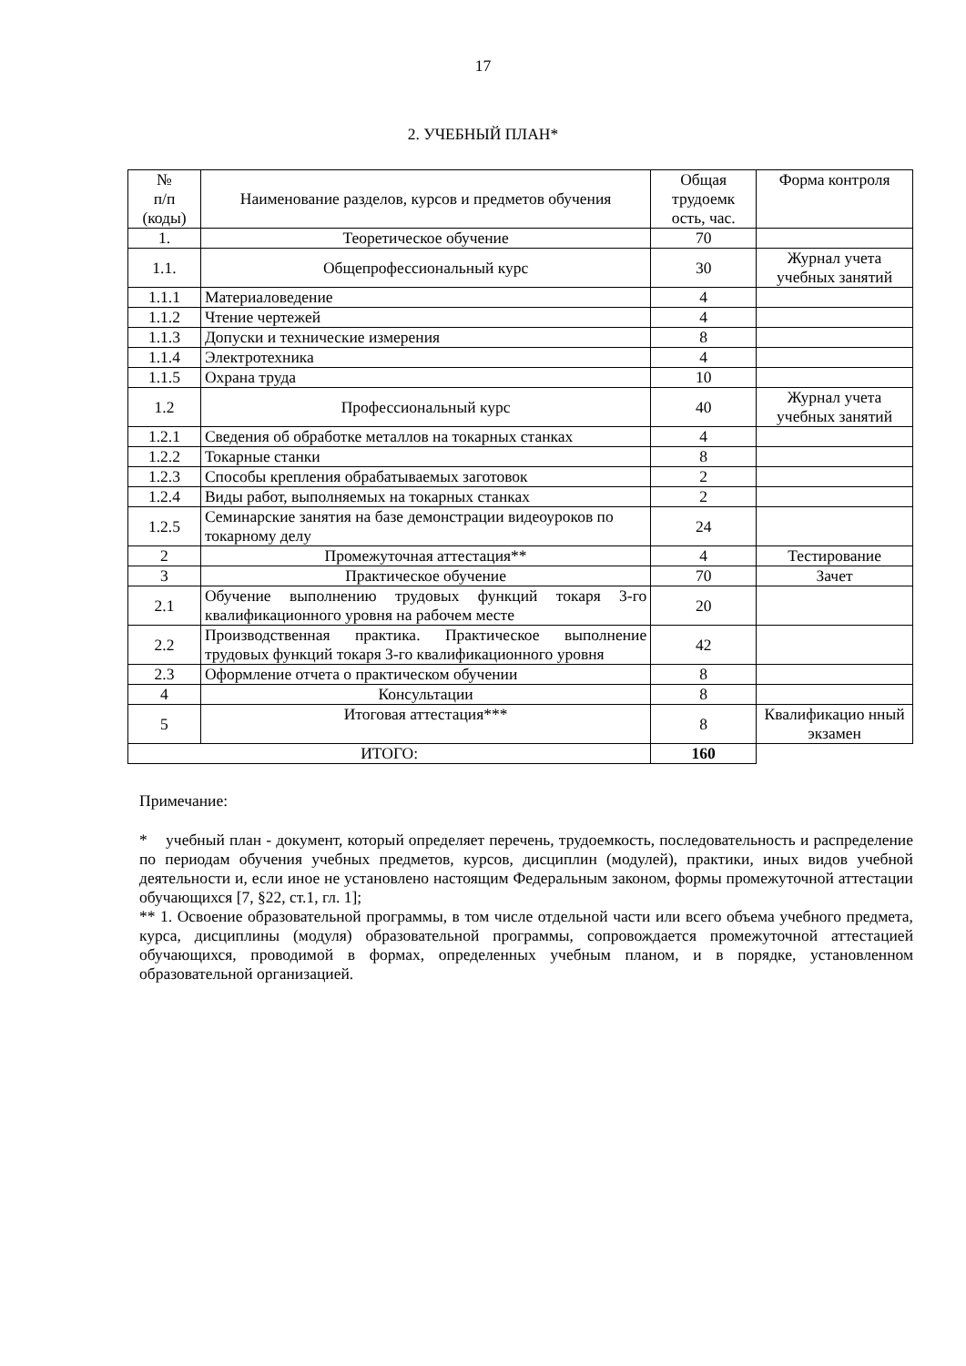17
2. УЧЕБНЫЙ ПЛАН*
| № п/п (коды) | Наименование разделов, курсов и предметов обучения | Общая трудоемк ость, час. | Форма контроля |
| --- | --- | --- | --- |
| 1. | Теоретическое обучение | 70 | |
| 1.1. | Общепрофессиональный курс | 30 | Журнал учета учебных занятий |
| 1.1.1 | Материаловедение | 4 | |
| 1.1.2 | Чтение чертежей | 4 | |
| 1.1.3 | Допуски и технические измерения | 8 | |
| 1.1.4 | Электротехника | 4 | |
| 1.1.5 | Охрана труда | 10 | |
| 1.2 | Профессиональный курс | 40 | Журнал учета учебных занятий |
| 1.2.1 | Сведения об обработке металлов на токарных станках | 4 | |
| 1.2.2 | Токарные станки | 8 | |
| 1.2.3 | Способы крепления обрабатываемых заготовок | 2 | |
| 1.2.4 | Виды работ, выполняемых на токарных станках | 2 | |
| 1.2.5 | Семинарские занятия на базе демонстрации видеоуроков по токарному делу | 24 | |
| 2 | Промежуточная аттестация** | 4 | Тестирование |
| 3 | Практическое обучение | 70 | Зачет |
| 2.1 | Обучение выполнению трудовых функций токаря 3-го квалификационного уровня на рабочем месте | 20 | |
| 2.2 | Производственная практика. Практическое выполнение трудовых функций токаря 3-го квалификационного уровня | 42 | |
| 2.3 | Оформление отчета о практическом обучении | 8 | |
| 4 | Консультации | 8 | |
| 5 | Итоговая аттестация*** | 8 | Квалификацио нный экзамен |
| ИТОГО: | | 160 | |
Примечание:
* учебный план - документ, который определяет перечень, трудоемкость, последовательность и распределение по периодам обучения учебных предметов, курсов, дисциплин (модулей), практики, иных видов учебной деятельности и, если иное не установлено настоящим Федеральным законом, формы промежуточной аттестации обучающихся [7, §22, ст.1, гл. 1];
** 1. Освоение образовательной программы, в том числе отдельной части или всего объема учебного предмета, курса, дисциплины (модуля) образовательной программы, сопровождается промежуточной аттестацией обучающихся, проводимой в формах, определенных учебным планом, и в порядке, установленном образовательной организацией.